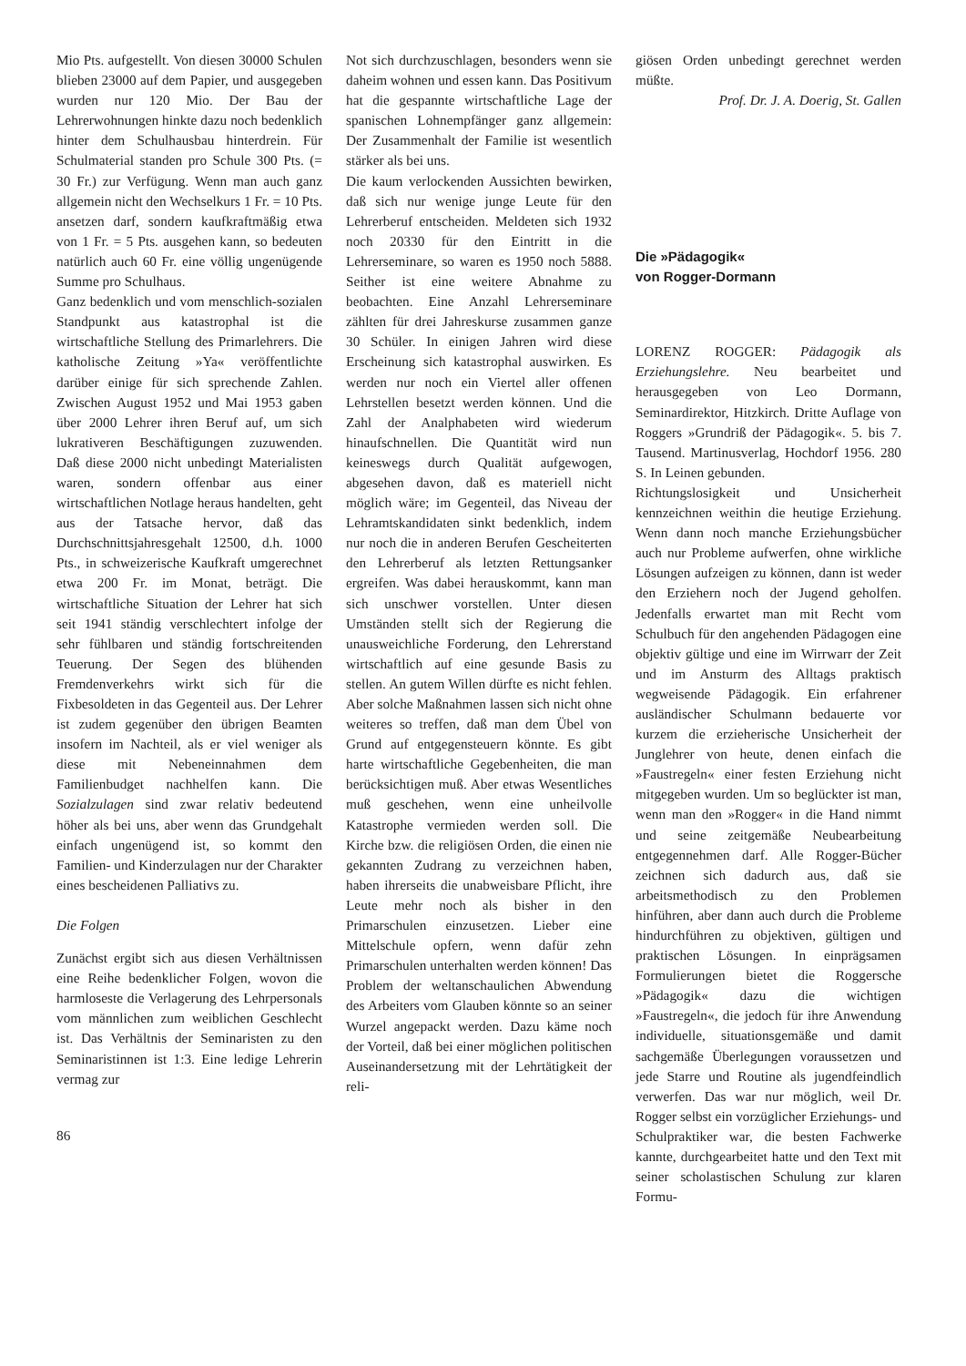Mio Pts. aufgestellt. Von diesen 30000 Schulen blieben 23000 auf dem Papier, und ausgegeben wurden nur 120 Mio. Der Bau der Lehrerwohnungen hinkte dazu noch bedenklich hinter dem Schulhausbau hinterdrein. Für Schulmaterial standen pro Schule 300 Pts. (= 30 Fr.) zur Verfügung. Wenn man auch ganz allgemein nicht den Wechselkurs 1 Fr. = 10 Pts. ansetzen darf, sondern kaufkraftmäßig etwa von 1 Fr. = 5 Pts. ausgehen kann, so bedeuten natürlich auch 60 Fr. eine völlig ungenügende Summe pro Schulhaus.
Ganz bedenklich und vom menschlich-sozialen Standpunkt aus katastrophal ist die wirtschaftliche Stellung des Primarlehrers. Die katholische Zeitung »Ya« veröffentlichte darüber einige für sich sprechende Zahlen. Zwischen August 1952 und Mai 1953 gaben über 2000 Lehrer ihren Beruf auf, um sich lukrativeren Beschäftigungen zuzuwenden. Daß diese 2000 nicht unbedingt Materialisten waren, sondern offenbar aus einer wirtschaftlichen Notlage heraus handelten, geht aus der Tatsache hervor, daß das Durchschnittsjahresgehalt 12500, d.h. 1000 Pts., in schweizerische Kaufkraft umgerechnet etwa 200 Fr. im Monat, beträgt. Die wirtschaftliche Situation der Lehrer hat sich seit 1941 ständig verschlechtert infolge der sehr fühlbaren und ständig fortschreitenden Teuerung. Der Segen des blühenden Fremdenverkehrs wirkt sich für die Fixbesoldeten in das Gegenteil aus. Der Lehrer ist zudem gegenüber den übrigen Beamten insofern im Nachteil, als er viel weniger als diese mit Nebeneinnahmen dem Familienbudget nachhelfen kann. Die Sozialzulagen sind zwar relativ bedeutend höher als bei uns, aber wenn das Grundgehalt einfach ungenügend ist, so kommt den Familien- und Kinderzulagen nur der Charakter eines bescheidenen Palliativs zu.
Die Folgen
Zunächst ergibt sich aus diesen Verhältnissen eine Reihe bedenklicher Folgen, wovon die harmloseste die Verlagerung des Lehrpersonals vom männlichen zum weiblichen Geschlecht ist. Das Verhältnis der Seminaristen zu den Seminaristinnen ist 1:3. Eine ledige Lehrerin vermag zur
86
Not sich durchzuschlagen, besonders wenn sie daheim wohnen und essen kann. Das Positivum hat die gespannte wirtschaftliche Lage der spanischen Lohnempfänger ganz allgemein: Der Zusammenhalt der Familie ist wesentlich stärker als bei uns.
Die kaum verlockenden Aussichten bewirken, daß sich nur wenige junge Leute für den Lehrerberuf entscheiden. Meldeten sich 1932 noch 20330 für den Eintritt in die Lehrerseminare, so waren es 1950 noch 5888. Seither ist eine weitere Abnahme zu beobachten. Eine Anzahl Lehrerseminare zählten für drei Jahreskurse zusammen ganze 30 Schüler. In einigen Jahren wird diese Erscheinung sich katastrophal auswirken. Es werden nur noch ein Viertel aller offenen Lehrstellen besetzt werden können. Und die Zahl der Analphabeten wird wiederum hinaufschnellen. Die Quantität wird nun keineswegs durch Qualität aufgewogen, abgesehen davon, daß es materiell nicht möglich wäre; im Gegenteil, das Niveau der Lehramtskandidaten sinkt bedenklich, indem nur noch die in anderen Berufen Gescheiterten den Lehrerberuf als letzten Rettungsanker ergreifen. Was dabei herauskommt, kann man sich unschwer vorstellen. Unter diesen Umständen stellt sich der Regierung die unausweichliche Forderung, den Lehrerstand wirtschaftlich auf eine gesunde Basis zu stellen. An gutem Willen dürfte es nicht fehlen. Aber solche Maßnahmen lassen sich nicht ohne weiteres so treffen, daß man dem Übel von Grund auf entgegensteuern könnte. Es gibt harte wirtschaftliche Gegebenheiten, die man berücksichtigen muß. Aber etwas Wesentliches muß geschehen, wenn eine unheilvolle Katastrophe vermieden werden soll. Die Kirche bzw. die religiösen Orden, die einen nie gekannten Zudrang zu verzeichnen haben, haben ihrerseits die unabweisbare Pflicht, ihre Leute mehr noch als bisher in den Primarschulen einzusetzen. Lieber eine Mittelschule opfern, wenn dafür zehn Primarschulen unterhalten werden können! Das Problem der weltanschaulichen Abwendung des Arbeiters vom Glauben könnte so an seiner Wurzel angepackt werden. Dazu käme noch der Vorteil, daß bei einer möglichen politischen Auseinandersetzung mit der Lehrtätigkeit der reli-
giösen Orden unbedingt gerechnet werden müßte.
Prof. Dr. J. A. Doerig, St. Gallen
Die »Pädagogik«
von Rogger-Dormann
LORENZ ROGGER: Pädagogik als Erziehungslehre. Neu bearbeitet und herausgegeben von Leo Dormann, Seminardirektor, Hitzkirch. Dritte Auflage von Roggers »Grundriß der Pädagogik«. 5. bis 7. Tausend. Martinusverlag, Hochdorf 1956. 280 S. In Leinen gebunden.
Richtungslosigkeit und Unsicherheit kennzeichnen weithin die heutige Erziehung. Wenn dann noch manche Erziehungsbücher auch nur Probleme aufwerfen, ohne wirkliche Lösungen aufzeigen zu können, dann ist weder den Erziehern noch der Jugend geholfen. Jedenfalls erwartet man mit Recht vom Schulbuch für den angehenden Pädagogen eine objektiv gültige und eine im Wirrwarr der Zeit und im Ansturm des Alltags praktisch wegweisende Pädagogik. Ein erfahrener ausländischer Schulmann bedauerte vor kurzem die erzieherische Unsicherheit der Junglehrer von heute, denen einfach die »Faustregeln« einer festen Erziehung nicht mitgegeben wurden. Um so beglückter ist man, wenn man den »Rogger« in die Hand nimmt und seine zeitgemäße Neubearbeitung entgegennehmen darf. Alle Rogger-Bücher zeichnen sich dadurch aus, daß sie arbeitsmethodisch zu den Problemen hinführen, aber dann auch durch die Probleme hindurchführen zu objektiven, gültigen und praktischen Lösungen. In einprägsamen Formulierungen bietet die Roggersche »Pädagogik« dazu die wichtigen »Faustregeln«, die jedoch für ihre Anwendung individuelle, situationsgemäße und damit sachgemäße Überlegungen voraussetzen und jede Starre und Routine als jugendfeindlich verwerfen. Das war nur möglich, weil Dr. Rogger selbst ein vorzüglicher Erziehungs- und Schulpraktiker war, die besten Fachwerke kannte, durchgearbeitet hatte und den Text mit seiner scholastischen Schulung zur klaren Formu-